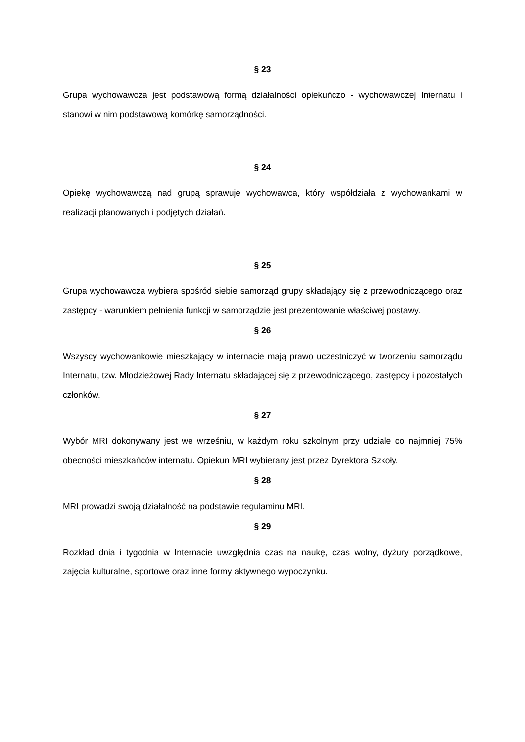§ 23
Grupa wychowawcza jest podstawową formą działalności opiekuńczo - wychowawczej Internatu i stanowi w nim podstawową komórkę samorządności.
§ 24
Opiekę wychowawczą nad grupą sprawuje wychowawca, który współdziała z wychowankami w realizacji planowanych i podjętych działań.
§ 25
Grupa wychowawcza wybiera spośród siebie samorząd grupy składający się z przewodniczącego oraz zastępcy - warunkiem pełnienia funkcji w samorządzie jest prezentowanie właściwej postawy.
§ 26
Wszyscy wychowankowie mieszkający w internacie mają prawo uczestniczyć w tworzeniu samorządu Internatu, tzw. Młodzieżowej Rady Internatu składającej się z przewodniczącego, zastępcy i pozostałych członków.
§ 27
Wybór MRI dokonywany jest we wrześniu, w każdym roku szkolnym przy udziale co najmniej 75% obecności mieszkańców internatu. Opiekun MRI wybierany jest przez Dyrektora Szkoły.
§ 28
MRI prowadzi swoją działalność na podstawie regulaminu MRI.
§ 29
Rozkład dnia i tygodnia w Internacie uwzględnia czas na naukę, czas wolny, dyżury porządkowe, zajęcia kulturalne, sportowe oraz inne formy aktywnego wypoczynku.